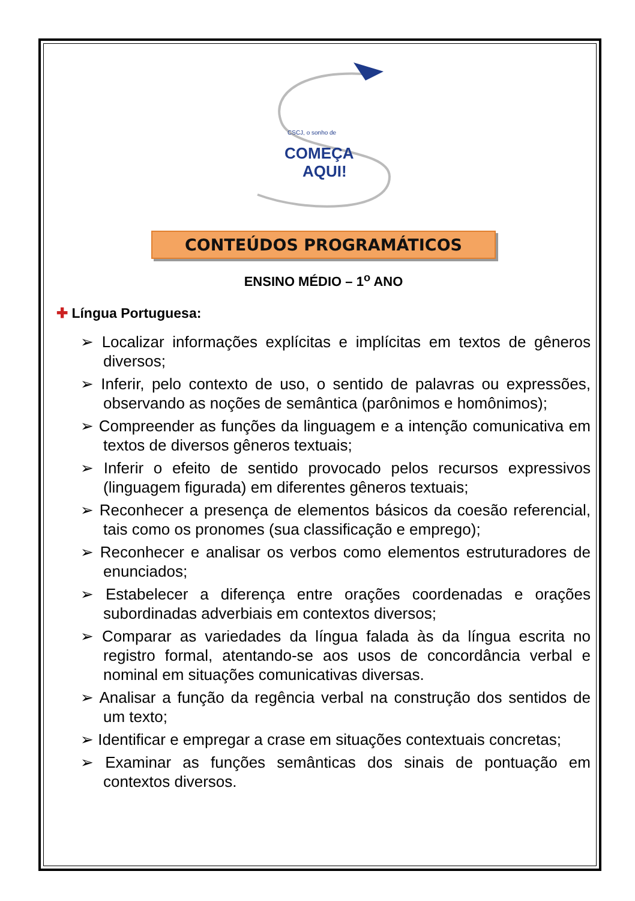CSCJ, o sonho de
COMEÇA
AQUI!
CONTEÚDOS PROGRAMÁTICOS
ENSINO MÉDIO – 1<sup>o</sup> ANO
✚ Língua Portuguesa:
➢ Localizar informações explícitas e implícitas em textos de gêneros diversos;
➢ Inferir, pelo contexto de uso, o sentido de palavras ou expressões, observando as noções de semântica (parônimos e homônimos);
➢ Compreender as funções da linguagem e a intenção comunicativa em textos de diversos gêneros textuais;
➢ Inferir o efeito de sentido provocado pelos recursos expressivos (linguagem figurada) em diferentes gêneros textuais;
➢ Reconhecer a presença de elementos básicos da coesão referencial, tais como os pronomes (sua classificação e emprego);
➢ Reconhecer e analisar os verbos como elementos estruturadores de enunciados;
➢ Estabelecer a diferença entre orações coordenadas e orações subordinadas adverbiais em contextos diversos;
➢ Comparar as variedades da língua falada às da língua escrita no registro formal, atentando-se aos usos de concordância verbal e nominal em situações comunicativas diversas.
➢ Analisar a função da regência verbal na construção dos sentidos de um texto;
➢ Identificar e empregar a crase em situações contextuais concretas;
➢ Examinar as funções semânticas dos sinais de pontuação em contextos diversos.